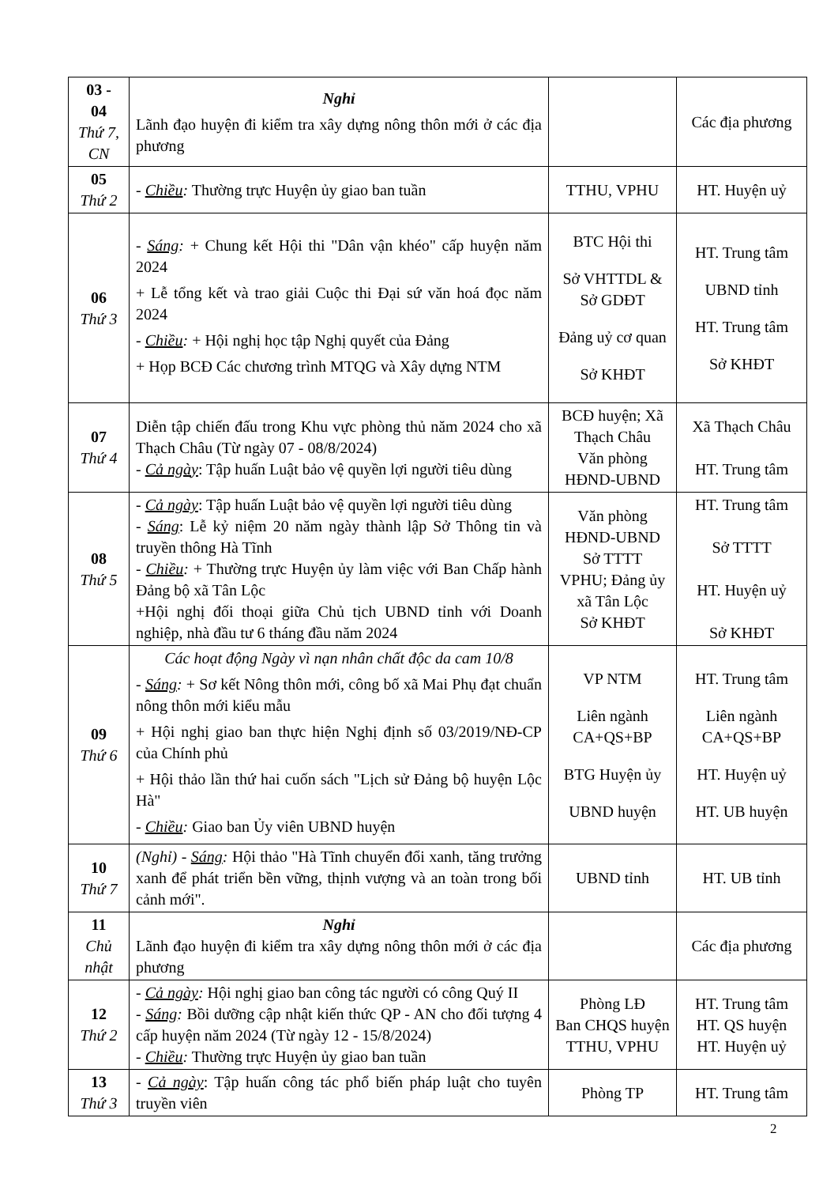| 03 - 04 Thứ 7, CN | Nghỉ Lãnh đạo huyện đi kiểm tra xây dựng nông thôn mới ở các địa phương | | Các địa phương |
| 05 Thứ 2 | - Chiều : Thường trực Huyện ủy giao ban tuần | TTHU, VPHU | HT. Huyện uỷ |
| 06 Thứ 3 | - Sáng : + Chung kết Hội thi "Dân vận khéo" cấp huyện năm 2024 + Lễ tổng kết và trao giải Cuộc thi Đại sứ văn hoá đọc năm 2024 - Chiều : + Hội nghị học tập Nghị quyết của Đảng + Họp BCĐ Các chương trình MTQG và Xây dựng NTM | BTC Hội thi Sở VHTTDL & Sở GDĐT Đảng uỷ cơ quan Sở KHĐT | HT. Trung tâm UBND tỉnh HT. Trung tâm Sở KHĐT |
| 07 Thứ 4 | Diễn tập chiến đấu trong Khu vực phòng thủ năm 2024 cho xã Thạch Châu (Từ ngày 07 - 08/8/2024) - Cả ngày : Tập huấn Luật bảo vệ quyền lợi người tiêu dùng | BCĐ huyện; Xã Thạch Châu Văn phòng HĐND-UBND | Xã Thạch Châu HT. Trung tâm |
| 08 Thứ 5 | - Cả ngày : Tập huấn Luật bảo vệ quyền lợi người tiêu dùng - Sáng : Lễ kỷ niệm 20 năm ngày thành lập Sở Thông tin và truyền thông Hà Tĩnh - Chiều : + Thường trực Huyện ủy làm việc với Ban Chấp hành Đảng bộ xã Tân Lộc +Hội nghị đối thoại giữa Chủ tịch UBND tỉnh với Doanh nghiệp, nhà đầu tư 6 tháng đầu năm 2024 | Văn phòng HĐND-UBND Sở TTTT VPHU; Đảng ủy xã Tân Lộc Sở KHĐT | HT. Trung tâm Sở TTTT HT. Huyện uỷ Sở KHĐT |
| 09 Thứ 6 | Các hoạt động Ngày vì nạn nhân chất độc da cam 10/8 - Sáng : + Sơ kết Nông thôn mới, công bố xã Mai Phụ đạt chuẩn nông thôn mới kiểu mẫu + Hội nghị giao ban thực hiện Nghị định số 03/2019/NĐ-CP của Chính phủ + Hội thảo lần thứ hai cuốn sách "Lịch sử Đảng bộ huyện Lộc Hà" - Chiều : Giao ban Ủy viên UBND huyện | VP NTM Liên ngành CA+QS+BP BTG Huyện ủy UBND huyện | HT. Trung tâm Liên ngành CA+QS+BP HT. Huyện uỷ HT. UB huyện |
| 10 Thứ 7 | (Nghỉ) - Sáng : Hội thảo "Hà Tĩnh chuyển đổi xanh, tăng trưởng xanh để phát triển bền vững, thịnh vượng và an toàn trong bối cảnh mới". | UBND tỉnh | HT. UB tỉnh |
| 11 Chủ nhật | Nghỉ Lãnh đạo huyện đi kiểm tra xây dựng nông thôn mới ở các địa phương | | Các địa phương |
| 12 Thứ 2 | - Cả ngày : Hội nghị giao ban công tác người có công Quý II - Sáng : Bồi dưỡng cập nhật kiến thức QP - AN cho đối tượng 4 cấp huyện năm 2024 (Từ ngày 12 - 15/8/2024) - Chiều : Thường trực Huyện ủy giao ban tuần | Phòng LĐ Ban CHQS huyện TTHU, VPHU | HT. Trung tâm HT. QS huyện HT. Huyện uỷ |
| 13 Thứ 3 | - Cả ngày : Tập huấn công tác phổ biến pháp luật cho tuyên truyền viên | Phòng TP | HT. Trung tâm |
2